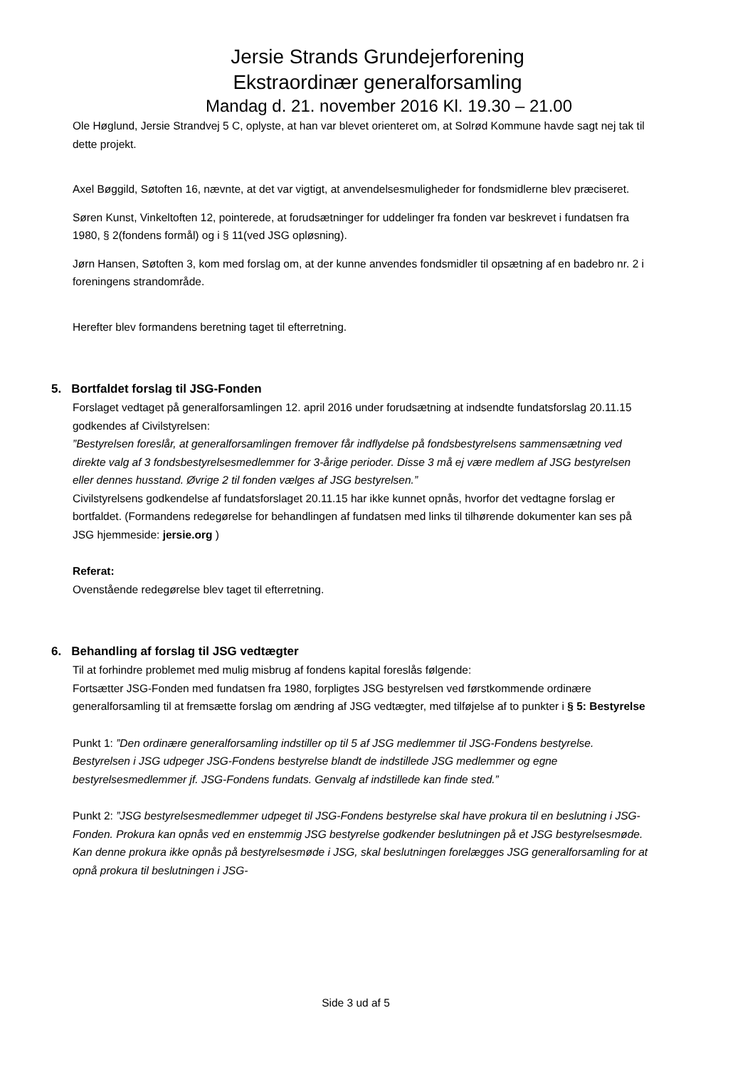Jersie Strands Grundejerforening
Ekstraordinær generalforsamling
Mandag d. 21. november 2016 Kl. 19.30 – 21.00
Ole Høglund, Jersie Strandvej 5 C, oplyste, at han var blevet orienteret om, at Solrød Kommune havde sagt nej tak til dette projekt.
Axel Bøggild, Søtoften 16, nævnte, at det var vigtigt, at anvendelsesmuligheder for fondsmidlerne blev præciseret.
Søren Kunst, Vinkeltoften 12, pointerede, at forudsætninger for uddelinger fra fonden var beskrevet i fundatsen fra 1980, § 2(fondens formål) og i § 11(ved JSG opløsning).
Jørn Hansen, Søtoften 3, kom med forslag om, at der kunne anvendes fondsmidler til opsætning af en badebro nr. 2 i foreningens strandområde.
Herefter blev formandens beretning taget til efterretning.
5. Bortfaldet forslag til JSG-Fonden
Forslaget vedtaget på generalforsamlingen 12. april 2016 under forudsætning at indsendte fundatsforslag 20.11.15 godkendes af Civilstyrelsen:
”Bestyrelsen foreslår, at generalforsamlingen fremover får indflydelse på fondsbestyrelsens sammensætning ved direkte valg af 3 fondsbestyrelsesmedlemmer for 3-årige perioder. Disse 3 må ej være medlem af JSG bestyrelsen eller dennes husstand. Øvrige 2 til fonden vælges af JSG bestyrelsen.”
Civilstyrelsens godkendelse af fundatsforslaget 20.11.15 har ikke kunnet opnås, hvorfor det vedtagne forslag er bortfaldet. (Formandens redegørelse for behandlingen af fundatsen med links til tilhørende dokumenter kan ses på JSG hjemmeside: jersie.org )
Referat:
Ovenstående redegørelse blev taget til efterretning.
6. Behandling af forslag til JSG vedtægter
Til at forhindre problemet med mulig misbrug af fondens kapital foreslås følgende:
Fortsætter JSG-Fonden med fundatsen fra 1980, forpligtes JSG bestyrelsen ved førstkommende ordinære generalforsamling til at fremsætte forslag om ændring af JSG vedtægter, med tilføjelse af to punkter i § 5: Bestyrelse
Punkt 1: ”Den ordinære generalforsamling indstiller op til 5 af JSG medlemmer til JSG-Fondens bestyrelse. Bestyrelsen i JSG udpeger JSG-Fondens bestyrelse blandt de indstillede JSG medlemmer og egne bestyrelsesmedlemmer jf. JSG-Fondens fundats. Genvalg af indstillede kan finde sted.”
Punkt 2: ”JSG bestyrelsesmedlemmer udpeget til JSG-Fondens bestyrelse skal have prokura til en beslutning i JSG-Fonden. Prokura kan opnås ved en enstemmig JSG bestyrelse godkender beslutningen på et JSG bestyrelsesmøde. Kan denne prokura ikke opnås på bestyrelsesmøde i JSG, skal beslutningen forelægges JSG generalforsamling for at opnå prokura til beslutningen i JSG-
Side 3 ud af 5